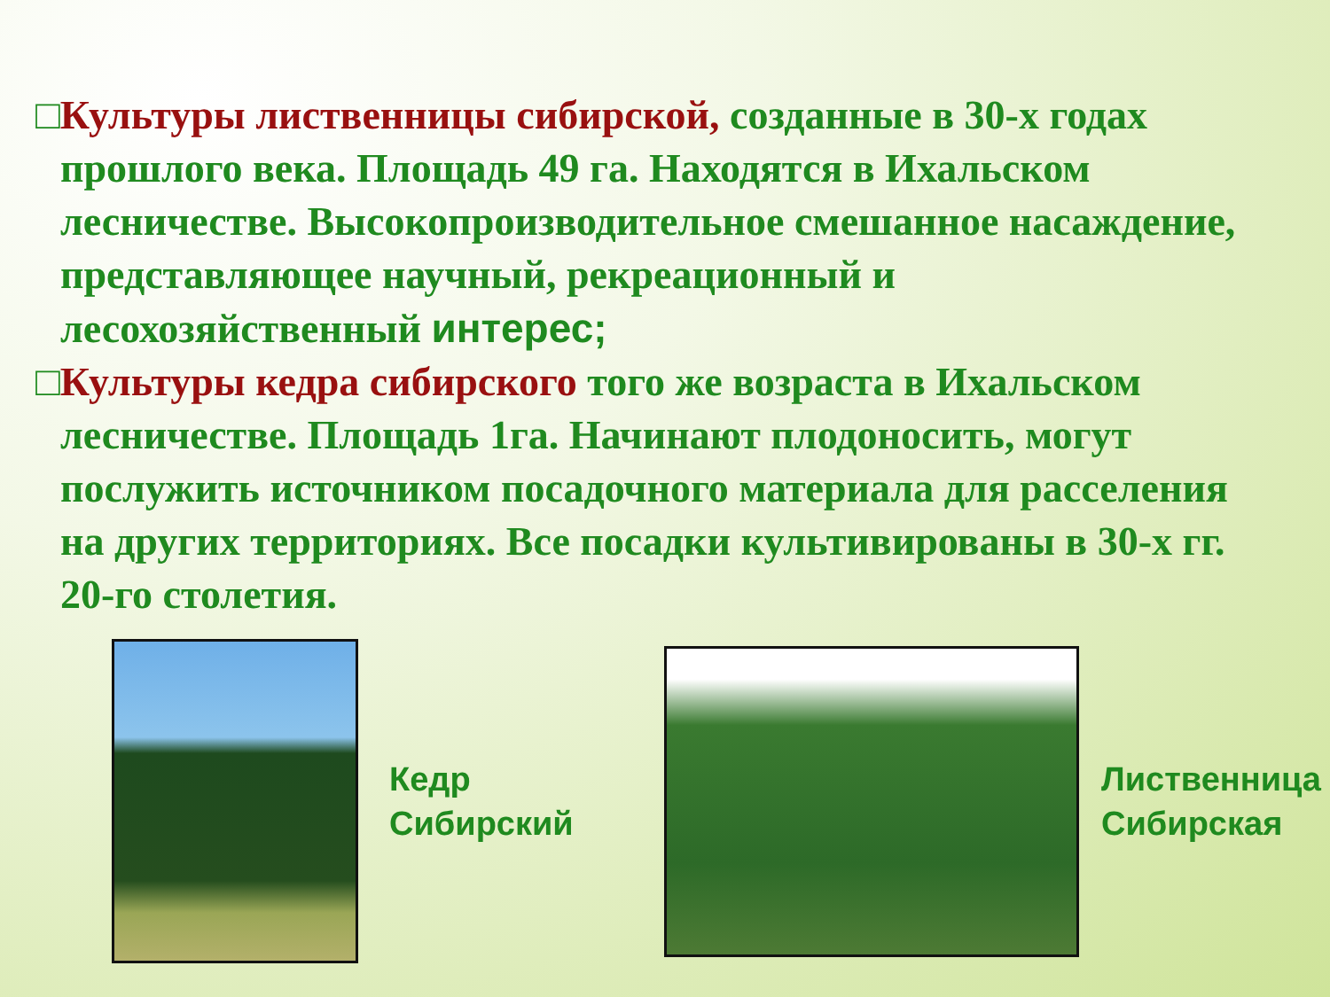□Культуры лиственницы сибирской, созданные в 30-х годах прошлого века. Площадь 49 га. Находятся в Ихальском лесничестве. Высокопроизводительное смешанное насаждение, представляющее научный, рекреационный и лесохозяйственный интерес;
□Культуры кедра сибирского того же возраста в Ихальском лесничестве. Площадь 1га. Начинают плодоносить, могут послужить источником посадочного материала для расселения на других территориях. Все посадки культивированы в 30-х гг. 20-го столетия.
Кедр
Сибирский
Лиственница
Сибирская